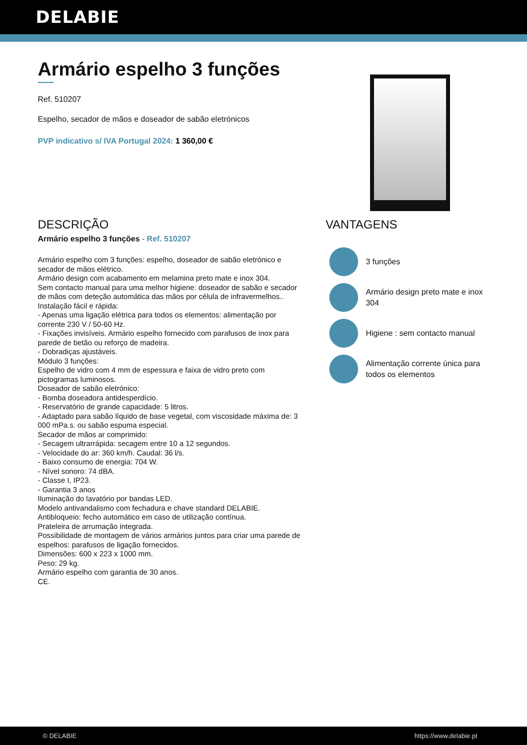DELABIE
Armário espelho 3 funções
Ref. 510207
Espelho, secador de mãos e doseador de sabão eletrónicos
PVP indicativo s/ IVA Portugal 2024: 1 360,00 €
DESCRIÇÃO
Armário espelho 3 funções - Ref. 510207
Armário espelho com 3 funções: espelho, doseador de sabão eletrónico e secador de mãos elétrico.
Armário design com acabamento em melamina preto mate e inox 304.
Sem contacto manual para uma melhor higiene: doseador de sabão e secador de mãos com deteção automática das mãos por célula de infravermelhos..
Instalação fácil e rápida:
- Apenas uma ligação elétrica para todos os elementos: alimentação por corrente 230 V / 50-60 Hz.
- Fixações invisíveis. Armário espelho fornecido com parafusos de inox para parede de betão ou reforço de madeira.
- Dobradiças ajustáveis.
Módulo 3 funções:
Espelho de vidro com 4 mm de espessura e faixa de vidro preto com pictogramas luminosos.
Doseador de sabão eletrónico:
- Bomba doseadora antidesperdício.
- Reservatório de grande capacidade: 5 litros.
- Adaptado para sabão líquido de base vegetal, com viscosidade máxima de: 3 000 mPa.s. ou sabão espuma especial.
Secador de mãos ar comprimido:
- Secagem ultrarrápida: secagem entre 10 a 12 segundos.
- Velocidade do ar: 360 km/h. Caudal: 36 l/s.
- Baixo consumo de energia: 704 W.
- Nível sonoro: 74 dBA.
- Classe I, IP23.
- Garantia 3 anos
Iluminação do lavatório por bandas LED.
Modelo antivandalismo com fechadura e chave standard DELABIE.
Antibloqueio: fecho automático em caso de utilização contínua.
Prateleira de arrumação integrada.
Possibilidade de montagem de vários armários juntos para criar uma parede de espelhos: parafusos de ligação fornecidos.
Dimensões: 600 x 223 x 1000 mm.
Peso: 29 kg.
Armário espelho com garantia de 30 anos.
CE.
VANTAGENS
3 funções
Armário design preto mate e inox 304
Higiene : sem contacto manual
Alimentação corrente única para todos os elementos
© DELABIE https://www.delabie.pt